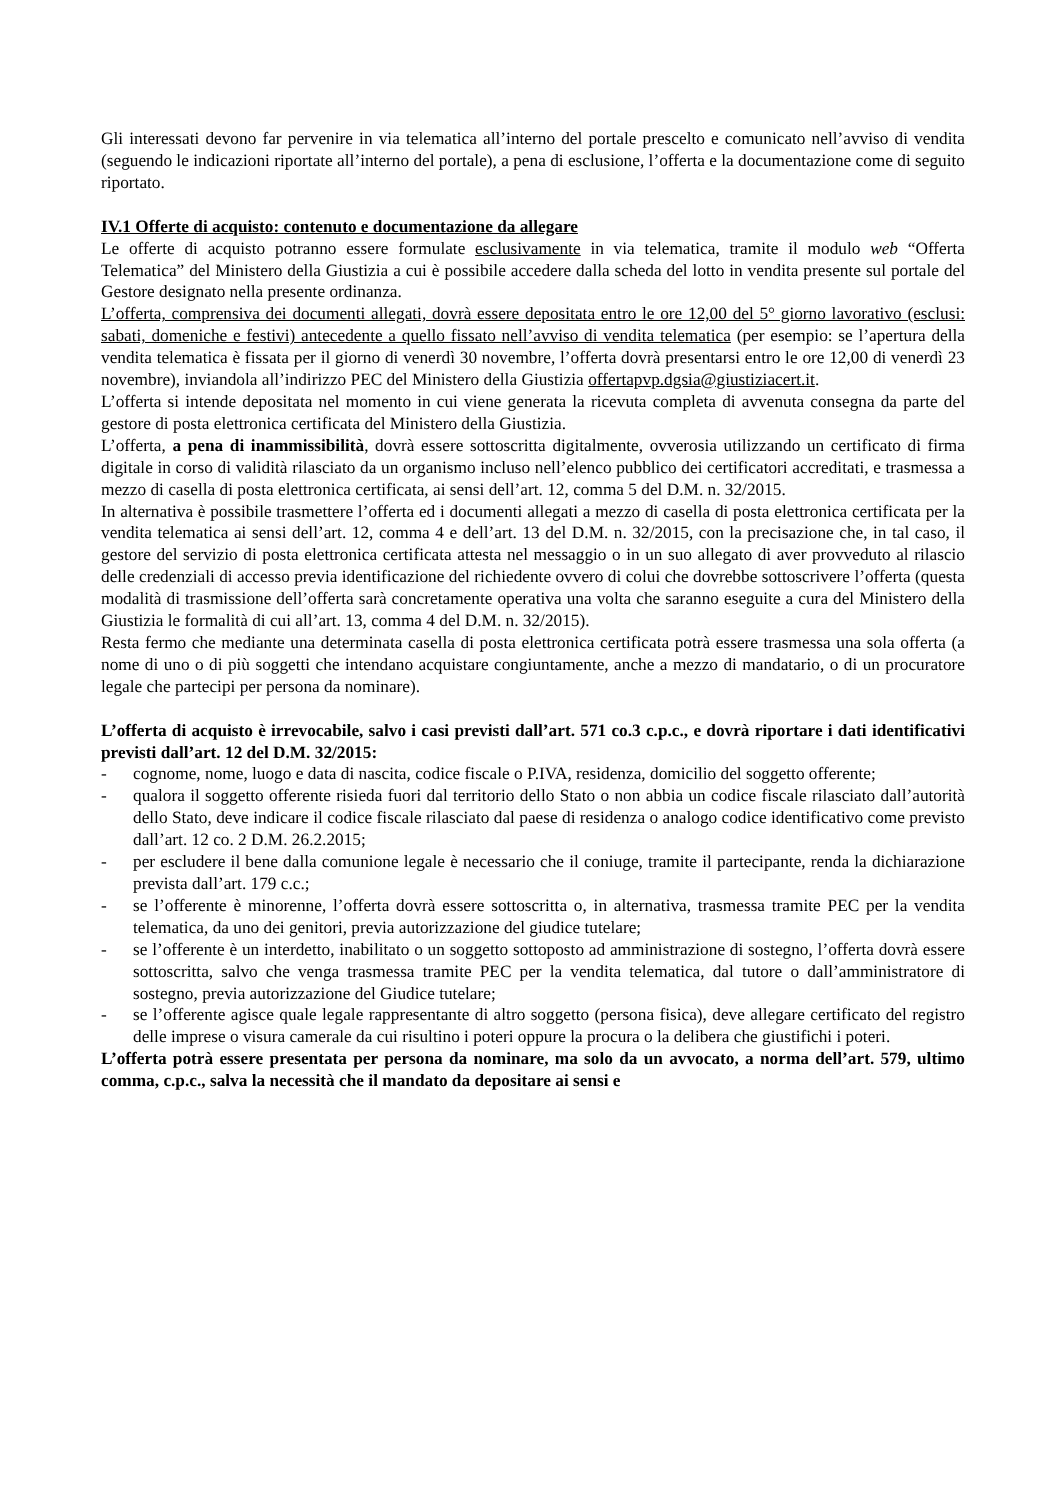Gli interessati devono far pervenire in via telematica all’interno del portale prescelto e comunicato nell’avviso di vendita (seguendo le indicazioni riportate all’interno del portale), a pena di esclusione, l’offerta e la documentazione come di seguito riportato.
IV.1 Offerte di acquisto: contenuto e documentazione da allegare
Le offerte di acquisto potranno essere formulate esclusivamente in via telematica, tramite il modulo web “Offerta Telematica” del Ministero della Giustizia a cui è possibile accedere dalla scheda del lotto in vendita presente sul portale del Gestore designato nella presente ordinanza.
L’offerta, comprensiva dei documenti allegati, dovrà essere depositata entro le ore 12,00 del 5° giorno lavorativo (esclusi: sabati, domeniche e festivi) antecedente a quello fissato nell’avviso di vendita telematica (per esempio: se l’apertura della vendita telematica è fissata per il giorno di venerdì 30 novembre, l’offerta dovrà presentarsi entro le ore 12,00 di venerdì 23 novembre), inviandola all’indirizzo PEC del Ministero della Giustizia offertapvp.dgsia@giustiziacert.it.
L’offerta si intende depositata nel momento in cui viene generata la ricevuta completa di avvenuta consegna da parte del gestore di posta elettronica certificata del Ministero della Giustizia.
L’offerta, a pena di inammissibilità, dovrà essere sottoscritta digitalmente, ovverosia utilizzando un certificato di firma digitale in corso di validità rilasciato da un organismo incluso nell’elenco pubblico dei certificatori accreditati, e trasmessa a mezzo di casella di posta elettronica certificata, ai sensi dell’art. 12, comma 5 del D.M. n. 32/2015.
In alternativa è possibile trasmettere l’offerta ed i documenti allegati a mezzo di casella di posta elettronica certificata per la vendita telematica ai sensi dell’art. 12, comma 4 e dell’art. 13 del D.M. n. 32/2015, con la precisazione che, in tal caso, il gestore del servizio di posta elettronica certificata attesta nel messaggio o in un suo allegato di aver provveduto al rilascio delle credenziali di accesso previa identificazione del richiedente ovvero di colui che dovrebbe sottoscrivere l’offerta (questa modalità di trasmissione dell’offerta sarà concretamente operativa una volta che saranno eseguite a cura del Ministero della Giustizia le formalità di cui all’art. 13, comma 4 del D.M. n. 32/2015).
Resta fermo che mediante una determinata casella di posta elettronica certificata potrà essere trasmessa una sola offerta (a nome di uno o di più soggetti che intendano acquistare congiuntamente, anche a mezzo di mandatario, o di un procuratore legale che partecipi per persona da nominare).
L’offerta di acquisto è irrevocabile, salvo i casi previsti dall’art. 571 co.3 c.p.c., e dovrà riportare i dati identificativi previsti dall’art. 12 del D.M. 32/2015:
- cognome, nome, luogo e data di nascita, codice fiscale o P.IVA, residenza, domicilio del soggetto offerente;
- qualora il soggetto offerente risieda fuori dal territorio dello Stato o non abbia un codice fiscale rilasciato dall’autorità dello Stato, deve indicare il codice fiscale rilasciato dal paese di residenza o analogo codice identificativo come previsto dall’art. 12 co. 2 D.M. 26.2.2015;
- per escludere il bene dalla comunione legale è necessario che il coniuge, tramite il partecipante, renda la dichiarazione prevista dall’art. 179 c.c.;
- se l’offerente è minorenne, l’offerta dovrà essere sottoscritta o, in alternativa, trasmessa tramite PEC per la vendita telematica, da uno dei genitori, previa autorizzazione del giudice tutelare;
- se l’offerente è un interdetto, inabilitato o un soggetto sottoposto ad amministrazione di sostegno, l’offerta dovrà essere sottoscritta, salvo che venga trasmessa tramite PEC per la vendita telematica, dal tutore o dall’amministratore di sostegno, previa autorizzazione del Giudice tutelare;
- se l’offerente agisce quale legale rappresentante di altro soggetto (persona fisica), deve allegare certificato del registro delle imprese o visura camerale da cui risultino i poteri oppure la procura o la delibera che giustifichi i poteri.
L’offerta potrà essere presentata per persona da nominare, ma solo da un avvocato, a norma dell’art. 579, ultimo comma, c.p.c., salva la necessità che il mandato da depositare ai sensi e